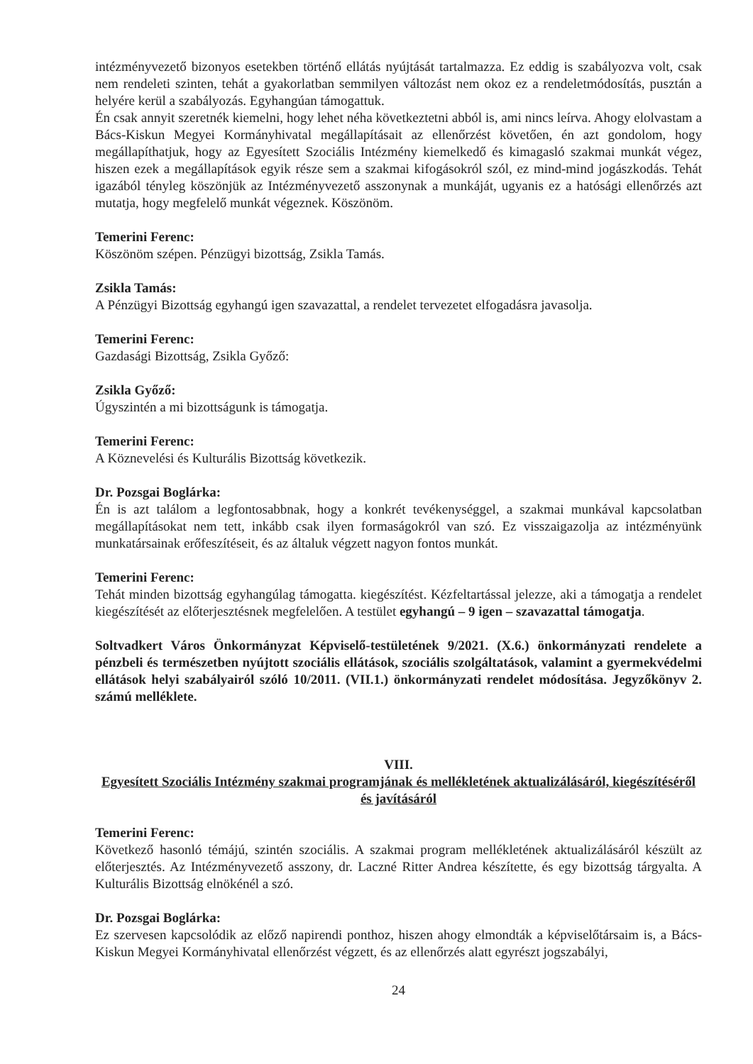intézményvezető bizonyos esetekben történő ellátás nyújtását tartalmazza. Ez eddig is szabályozva volt, csak nem rendeleti szinten, tehát a gyakorlatban semmilyen változást nem okoz ez a rendeletmódosítás, pusztán a helyére kerül a szabályozás. Egyhangúan támogattuk.
Én csak annyit szeretnék kiemelni, hogy lehet néha következtetni abból is, ami nincs leírva. Ahogy elolvastam a Bács-Kiskun Megyei Kormányhivatal megállapításait az ellenőrzést követően, én azt gondolom, hogy megállapíthatjuk, hogy az Egyesített Szociális Intézmény kiemelkedő és kimagasló szakmai munkát végez, hiszen ezek a megállapítások egyik része sem a szakmai kifogásokról szól, ez mind-mind jogászkodás. Tehát igazából tényleg köszönjük az Intézményvezető asszonynak a munkáját, ugyanis ez a hatósági ellenőrzés azt mutatja, hogy megfelelő munkát végeznek. Köszönöm.
Temerini Ferenc:
Köszönöm szépen. Pénzügyi bizottság, Zsikla Tamás.
Zsikla Tamás:
A Pénzügyi Bizottság egyhangú igen szavazattal, a rendelet tervezetet elfogadásra javasolja.
Temerini Ferenc:
Gazdasági Bizottság, Zsikla Győző:
Zsikla Győző:
Úgyszintén a mi bizottságunk is támogatja.
Temerini Ferenc:
A Köznevelési és Kulturális Bizottság következik.
Dr. Pozsgai Boglárka:
Én is azt találom a legfontosabbnak, hogy a konkrét tevékenységgel, a szakmai munkával kapcsolatban megállapításokat nem tett, inkább csak ilyen formaságokról van szó. Ez visszaigazolja az intézményünk munkatársainak erőfeszítéseit, és az általuk végzett nagyon fontos munkát.
Temerini Ferenc:
Tehát minden bizottság egyhangúlag támogatta. kiegészítést. Kézfeltartással jelezze, aki a támogatja a rendelet kiegészítését az előterjesztésnek megfelelően. A testület egyhangú – 9 igen – szavazattal támogatja.
Soltvadkert Város Önkormányzat Képviselő-testületének 9/2021. (X.6.) önkormányzati rendelete a pénzbeli és természetben nyújtott szociális ellátások, szociális szolgáltatások, valamint a gyermekvédelmi ellátások helyi szabályairól szóló 10/2011. (VII.1.) önkormányzati rendelet módosítása. Jegyzőkönyv 2. számú melléklete.
VIII.
Egyesített Szociális Intézmény szakmai programjának és mellékletének aktualizálásáról, kiegészítéséről és javításáról
Temerini Ferenc:
Következő hasonló témájú, szintén szociális. A szakmai program mellékletének aktualizálásáról készült az előterjesztés. Az Intézményvezető asszony, dr. Laczné Ritter Andrea készítette, és egy bizottság tárgyalta. A Kulturális Bizottság elnökénél a szó.
Dr. Pozsgai Boglárka:
Ez szervesen kapcsolódik az előző napirendi ponthoz, hiszen ahogy elmondták a képviselőtársaim is, a Bács-Kiskun Megyei Kormányhivatal ellenőrzést végzett, és az ellenőrzés alatt egyrészt jogszabályi,
24